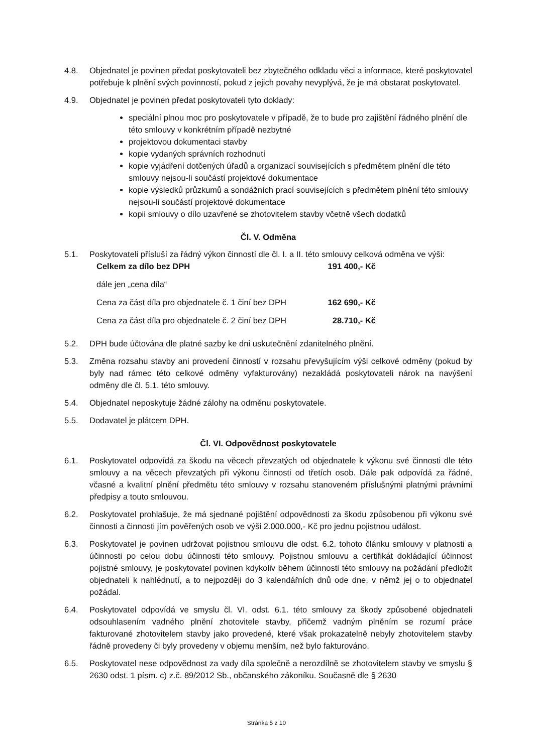4.8. Objednatel je povinen předat poskytovateli bez zbytečného odkladu věci a informace, které poskytovatel potřebuje k plnění svých povinností, pokud z jejich povahy nevyplývá, že je má obstarat poskytovatel.
4.9. Objednatel je povinen předat poskytovateli tyto doklady:
speciální plnou moc pro poskytovatele v případě, že to bude pro zajištění řádného plnění dle této smlouvy v konkrétním případě nezbytné
projektovou dokumentaci stavby
kopie vydaných správních rozhodnutí
kopie vyjádření dotčených úřadů a organizací souvisejících s předmětem plnění dle této smlouvy nejsou-li součástí projektové dokumentace
kopie výsledků průzkumů a sondážních prací souvisejících s předmětem plnění této smlouvy nejsou-li součástí projektové dokumentace
kopii smlouvy o dílo uzavřené se zhotovitelem stavby včetně všech dodatků
Čl. V. Odměna
5.1. Poskytovateli přísluší za řádný výkon činností dle čl. I. a II. této smlouvy celková odměna ve výši:
Celkem za dílo bez DPH 191 400,- Kč
dále jen „cena díla“
Cena za část díla pro objednatele č. 1 činí bez DPH
162 690,- Kč
Cena za část díla pro objednatele č. 2 činí bez DPH
28.710,- Kč
5.2. DPH bude účtována dle platné sazby ke dni uskutečnění zdanitelného plnění.
5.3. Změna rozsahu stavby ani provedení činností v rozsahu převyšujícím výši celkové odměny (pokud by byly nad rámec této celkové odměny vyfakturovány) nezakládá poskytovateli nárok na navýšení odměny dle čl. 5.1. této smlouvy.
5.4. Objednatel neposkytuje žádné zálohy na odměnu poskytovatele.
5.5. Dodavatel je plátcem DPH.
Čl. VI. Odpovědnost poskytovatele
6.1. Poskytovatel odpovídá za škodu na věcech převzatých od objednatele k výkonu své činnosti dle této smlouvy a na věcech převzatých při výkonu činnosti od třetích osob. Dále pak odpovídá za řádné, včasné a kvalitní plnění předmětu této smlouvy v rozsahu stanoveném příslušnými platnými právními předpisy a touto smlouvou.
6.2. Poskytovatel prohlašuje, že má sjednané pojištění odpovědnosti za škodu způsobenou při výkonu své činnosti a činnosti jím pověřených osob ve výši 2.000.000,- Kč pro jednu pojistnou událost.
6.3. Poskytovatel je povinen udržovat pojistnou smlouvu dle odst. 6.2. tohoto článku smlouvy v platnosti a účinnosti po celou dobu účinnosti této smlouvy. Pojistnou smlouvu a certifikát dokládající účinnost pojistné smlouvy, je poskytovatel povinen kdykoliv během účinnosti této smlouvy na požádání předložit objednateli k nahlédnutí, a to nejpozději do 3 kalendářních dnů ode dne, v němž jej o to objednatel požádal.
6.4. Poskytovatel odpovídá ve smyslu čl. VI. odst. 6.1. této smlouvy za škody způsobené objednateli odsouhlasením vadného plnění zhotovitele stavby, přičemž vadným plněním se rozumí práce fakturované zhotovitelem stavby jako provedené, které však prokazatelně nebyly zhotovitelem stavby řádně provedeny či byly provedeny v objemu menším, než bylo fakturováno.
6.5. Poskytovatel nese odpovědnost za vady díla společně a nerozdílně se zhotovitelem stavby ve smyslu § 2630 odst. 1 písm. c) z.č. 89/2012 Sb., občanského zákoníku. Současně dle § 2630
Stránka 5 z 10